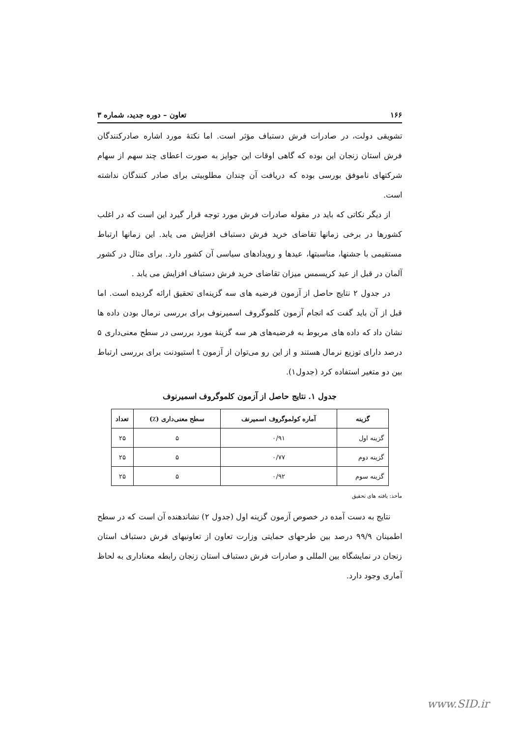۱۶۶ تعاون – دوره جدید، شماره ۳
تشویقی دولت، در صادرات فرش دستباف مؤثر است. اما نکتۀ مورد اشاره صادرکنندگان فرش استان زنجان این بوده که گاهی اوقات این جوایز به صورت اعطای چند سهم از سهام شرکتهای ناموفق بورسی بوده که دریافت آن چندان مطلوبیتی برای صادر کنندگان نداشته است.
از دیگر نکاتی که باید در مقوله صادرات فرش مورد توجه قرار گیرد این است که در اغلب کشورها در برخی زمانها تقاضای خرید فرش دستباف افزایش می یابد. این زمانها ارتباط مستقیمی با جشنها، مناسبتها، عیدها و رویدادهای سیاسی آن کشور دارد. برای مثال در کشور آلمان در قبل از عید کریسمس میزان تقاضای خرید فرش دستباف افزایش می یابد .
در جدول ۲ نتایج حاصل از آزمون فرضیه های سه گزینه‌ای تحقیق ارائه گردیده است. اما قبل از آن باید گفت که انجام آزمون کلموگروف اسمیرنوف برای بررسی نرمال بودن داده ها نشان داد که داده های مربوط به فرضیه‌های هر سه گزینۀ مورد بررسی در سطح معنی‌داری ۵ درصد دارای توزیع نرمال هستند و از این رو می‌توان از آزمون t استیودنت برای بررسی ارتباط بین دو متغیر استفاده کرد (جدول۱).
جدول ۱. نتایج حاصل از آزمون کلموگروف اسمیرنوف
| گزینه | آماره کولموگروف اسمیرنف | سطح معنی‌داری (٪) | تعداد |
| --- | --- | --- | --- |
| گزینه اول | ۰/۹۱ | ۵ | ۲۵ |
| گزینه دوم | ۰/۷۷ | ۵ | ۲۵ |
| گزینه سوم | ۰/۹۲ | ۵ | ۲۵ |
مأخذ: یافته های تحقیق
نتایج به دست آمده در خصوص آزمون گزینه اول (جدول ۲) نشاندهنده آن است که در سطح اطمینان ۹۹/۹ درصد بین طرحهای حمایتی وزارت تعاون از تعاونیهای فرش دستباف استان زنجان در نمایشگاه بین المللی و صادرات فرش دستباف استان زنجان رابطه معناداری به لحاظ آماری وجود دارد.
www.SID.ir